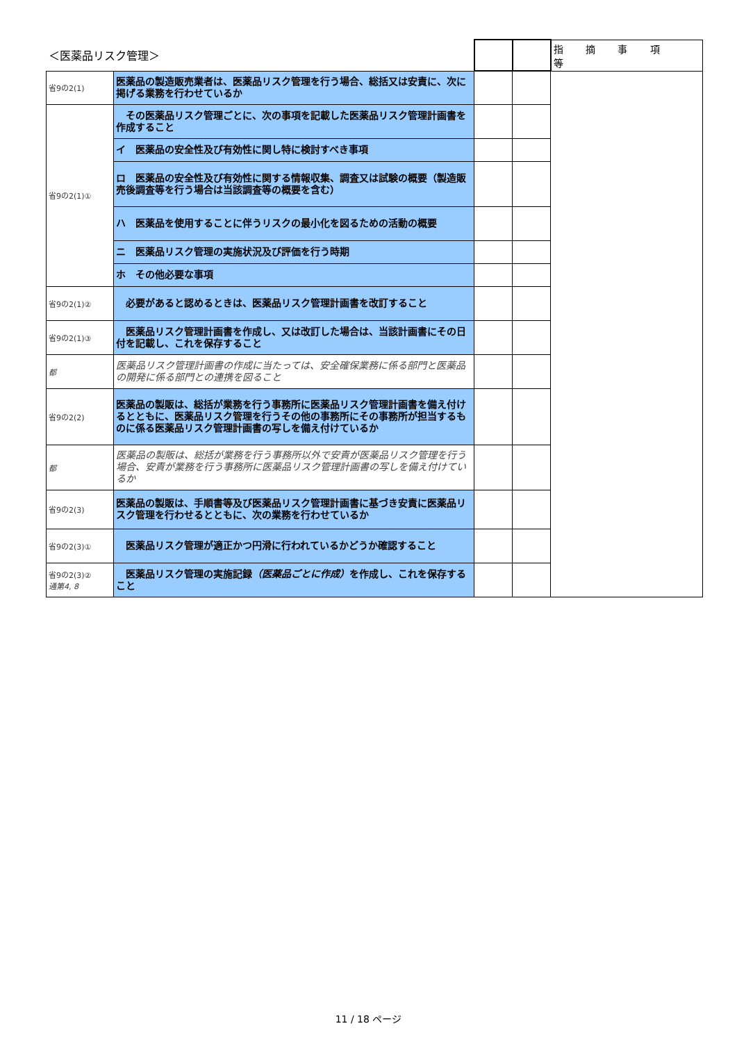| ＜医薬品リスク管理＞ | | | | 指 摘 事 項 等 |
| --- | --- | --- | --- | --- |
| 省9の2(1) | 医薬品の製造販売業者は、医薬品リスク管理を行う場合、総括又は安責に、次に掲げる業務を行わせているか | | | |
| 省9の2(1)① | その医薬品リスク管理ごとに、次の事項を記載した医薬品リスク管理計画書を作成すること | | | |
| | イ 医薬品の安全性及び有効性に関し特に検討すべき事項 | | | |
| | ロ 医薬品の安全性及び有効性に関する情報収集、調査又は試験の概要（製造販売後調査等を行う場合は当該調査等の概要を含む） | | | |
| | ハ 医薬品を使用することに伴うリスクの最小化を図るための活動の概要 | | | |
| | ニ 医薬品リスク管理の実施状況及び評価を行う時期 | | | |
| | ホ その他必要な事項 | | | |
| 省9の2(1)② | 必要があると認めるときは、医薬品リスク管理計画書を改訂すること | | | |
| 省9の2(1)③ | 医薬品リスク管理計画書を作成し、又は改訂した場合は、当該計画書にその日付を記載し、これを保存すること | | | |
| 都 | 医薬品リスク管理計画書の作成に当たっては、安全確保業務に係る部門と医薬品の開発に係る部門との連携を図ること | | | |
| 省9の2(2) | 医薬品の製販は、総括が業務を行う事務所に医薬品リスク管理計画書を備え付けるとともに、医薬品リスク管理を行うその他の事務所にその事務所が担当するものに係る医薬品リスク管理計画書の写しを備え付けているか | | | |
| 都 | 医薬品の製販は、総括が業務を行う事務所以外で安責が医薬品リスク管理を行う場合、安責が業務を行う事務所に医薬品リスク管理計画書の写しを備え付けているか | | | |
| 省9の2(3) | 医薬品の製販は、手順書等及び医薬品リスク管理計画書に基づき安責に医薬品リスク管理を行わせるとともに、次の業務を行わせているか | | | |
| 省9の2(3)① | 医薬品リスク管理が適正かつ円滑に行われているかどうか確認すること | | | |
| 省9の2(3)② 通第4, 8 | 医薬品リスク管理の実施記録 （医薬品ごとに作成） を作成し、これを保存すること | | | |
11 / 18 ページ